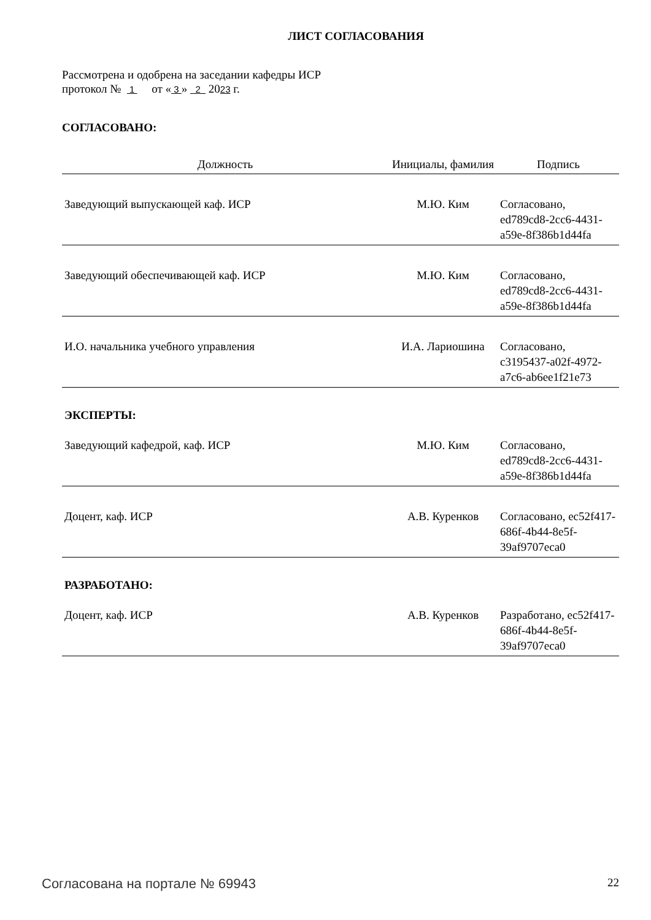ЛИСТ СОГЛАСОВАНИЯ
Рассмотрена и одобрена на заседании кафедры ИСР
протокол № 1 от « 3 » 2 2023 г.
СОГЛАСОВАНО:
| Должность | Инициалы, фамилия | Подпись |
| --- | --- | --- |
| Заведующий выпускающей каф. ИСР | М.Ю. Ким | Согласовано, ed789cd8-2cc6-4431-a59e-8f386b1d44fa |
| Заведующий обеспечивающей каф. ИСР | М.Ю. Ким | Согласовано, ed789cd8-2cc6-4431-a59e-8f386b1d44fa |
| И.О. начальника учебного управления | И.А. Лариошина | Согласовано, c3195437-a02f-4972-a7c6-ab6ee1f21e73 |
| ЭКСПЕРТЫ: | | |
| Заведующий кафедрой, каф. ИСР | М.Ю. Ким | Согласовано, ed789cd8-2cc6-4431-a59e-8f386b1d44fa |
| Доцент, каф. ИСР | А.В. Куренков | Согласовано, ec52f417-686f-4b44-8e5f-39af9707eca0 |
| РАЗРАБОТАНО: | | |
| Доцент, каф. ИСР | А.В. Куренков | Разработано, ec52f417-686f-4b44-8e5f-39af9707eca0 |
Согласована на портале № 69943 22